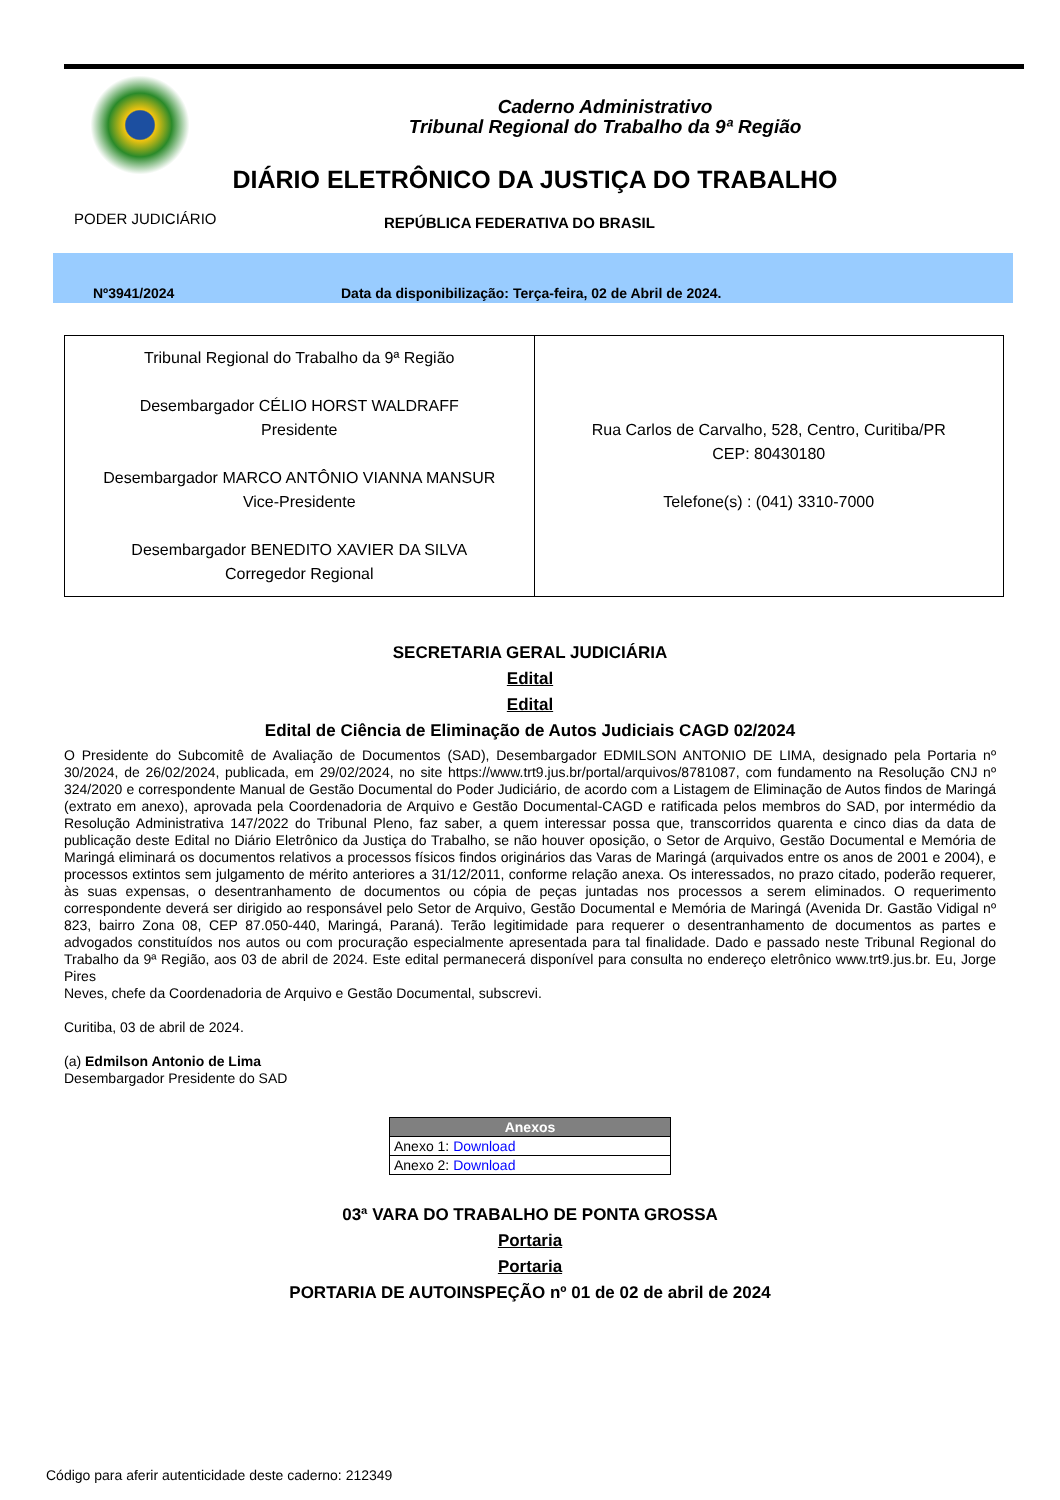Caderno Administrativo
Tribunal Regional do Trabalho da 9ª Região
DIÁRIO ELETRÔNICO DA JUSTIÇA DO TRABALHO
PODER JUDICIÁRIO REPÚBLICA FEDERATIVA DO BRASIL
Nº3941/2024 Data da disponibilização: Terça-feira, 02 de Abril de 2024.
| Tribunal Regional do Trabalho da 9ª Região Desembargador CÉLIO HORST WALDRAFF Presidente Desembargador MARCO ANTÔNIO VIANNA MANSUR Vice-Presidente Desembargador BENEDITO XAVIER DA SILVA Corregedor Regional | Rua Carlos de Carvalho, 528, Centro, Curitiba/PR CEP: 80430180 Telefone(s) : (041) 3310-7000 |
SECRETARIA GERAL JUDICIÁRIA
Edital
Edital
Edital de Ciência de Eliminação de Autos Judiciais CAGD 02/2024
O Presidente do Subcomitê de Avaliação de Documentos (SAD), Desembargador EDMILSON ANTONIO DE LIMA, designado pela Portaria nº 30/2024, de 26/02/2024, publicada, em 29/02/2024, no site https://www.trt9.jus.br/portal/arquivos/8781087, com fundamento na Resolução CNJ nº 324/2020 e correspondente Manual de Gestão Documental do Poder Judiciário, de acordo com a Listagem de Eliminação de Autos findos de Maringá (extrato em anexo), aprovada pela Coordenadoria de Arquivo e Gestão Documental-CAGD e ratificada pelos membros do SAD, por intermédio da Resolução Administrativa 147/2022 do Tribunal Pleno, faz saber, a quem interessar possa que, transcorridos quarenta e cinco dias da data de publicação deste Edital no Diário Eletrônico da Justiça do Trabalho, se não houver oposição, o Setor de Arquivo, Gestão Documental e Memória de Maringá eliminará os documentos relativos a processos físicos findos originários das Varas de Maringá (arquivados entre os anos de 2001 e 2004), e processos extintos sem julgamento de mérito anteriores a 31/12/2011, conforme relação anexa. Os interessados, no prazo citado, poderão requerer, às suas expensas, o desentranhamento de documentos ou cópia de peças juntadas nos processos a serem eliminados. O requerimento correspondente deverá ser dirigido ao responsável pelo Setor de Arquivo, Gestão Documental e Memória de Maringá (Avenida Dr. Gastão Vidigal nº 823, bairro Zona 08, CEP 87.050-440, Maringá, Paraná). Terão legitimidade para requerer o desentranhamento de documentos as partes e advogados constituídos nos autos ou com procuração especialmente apresentada para tal finalidade. Dado e passado neste Tribunal Regional do Trabalho da 9ª Região, aos 03 de abril de 2024. Este edital permanecerá disponível para consulta no endereço eletrônico www.trt9.jus.br. Eu, Jorge Pires
Neves, chefe da Coordenadoria de Arquivo e Gestão Documental, subscrevi.
Curitiba, 03 de abril de 2024.
(a) Edmilson Antonio de Lima
Desembargador Presidente do SAD
| Anexos |
| --- |
| Anexo 1: Download |
| Anexo 2: Download |
03ª VARA DO TRABALHO DE PONTA GROSSA
Portaria
Portaria
PORTARIA DE AUTOINSPEÇÃO nº 01 de 02 de abril de 2024
Código para aferir autenticidade deste caderno: 212349